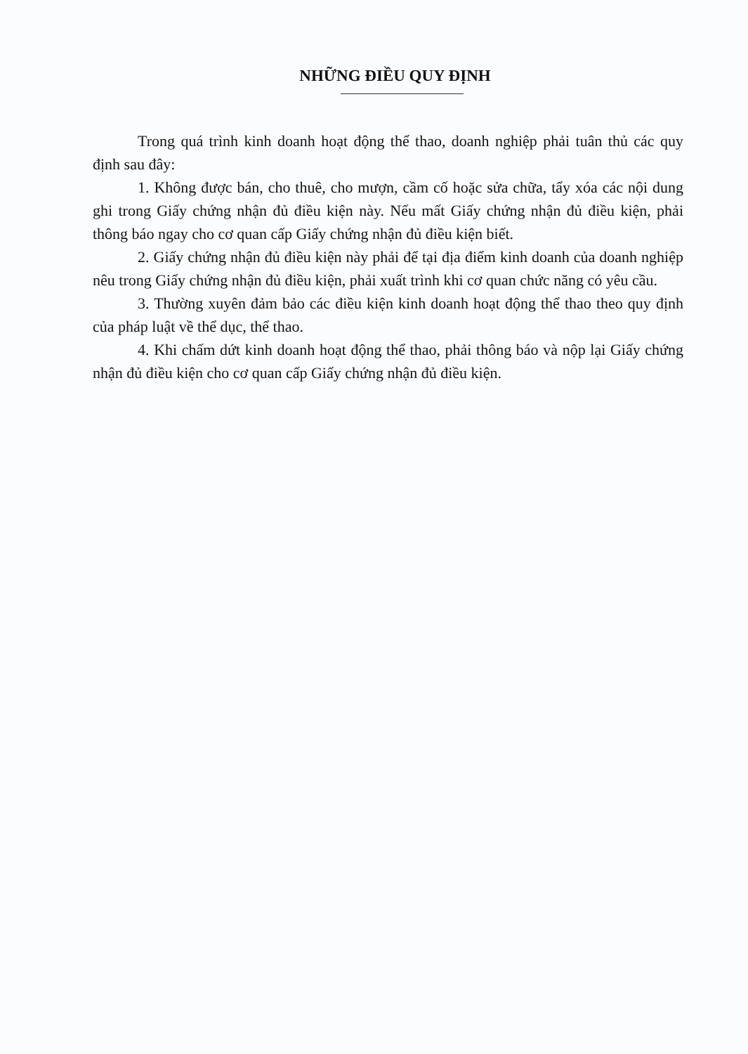NHỮNG ĐIỀU QUY ĐỊNH
Trong quá trình kinh doanh hoạt động thể thao, doanh nghiệp phải tuân thủ các quy định sau đây:
1. Không được bán, cho thuê, cho mượn, cầm cố hoặc sửa chữa, tẩy xóa các nội dung ghi trong Giấy chứng nhận đủ điều kiện này. Nếu mất Giấy chứng nhận đủ điều kiện, phải thông báo ngay cho cơ quan cấp Giấy chứng nhận đủ điều kiện biết.
2. Giấy chứng nhận đủ điều kiện này phải để tại địa điểm kinh doanh của doanh nghiệp nêu trong Giấy chứng nhận đủ điều kiện, phải xuất trình khi cơ quan chức năng có yêu cầu.
3. Thường xuyên đảm bảo các điều kiện kinh doanh hoạt động thể thao theo quy định của pháp luật về thể dục, thể thao.
4. Khi chấm dứt kinh doanh hoạt động thể thao, phải thông báo và nộp lại Giấy chứng nhận đủ điều kiện cho cơ quan cấp Giấy chứng nhận đủ điều kiện.